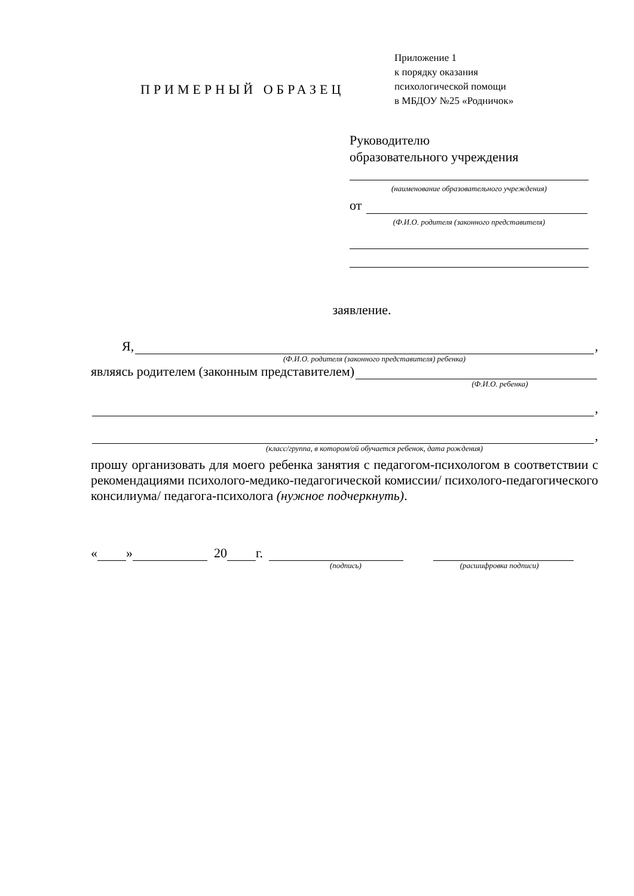ПРИМЕРНЫЙ ОБРАЗЕЦ
Приложение 1
к порядку оказания
психологической помощи
в МБДОУ №25 «Родничок»
Руководителю
образовательного учреждения
(наименование образовательного учреждения)
от
(Ф.И.О. родителя (законного представителя)
заявление.
Я,
,
(Ф.И.О. родителя (законного представителя) ребенка)
являясь родителем (законным представителем)
(Ф.И.О. ребенка)
,
,
(класс/группа, в котором/ой обучается ребенок, дата рождения)
прошу организовать для моего ребенка занятия с педагогом-психологом в соответствии с рекомендациями психолого-медико-педагогической комиссии/ психолого-педагогического консилиума/ педагога-психолога (нужное подчеркнуть).
« » 20 г.
(подпись) (расшифровка подписи)